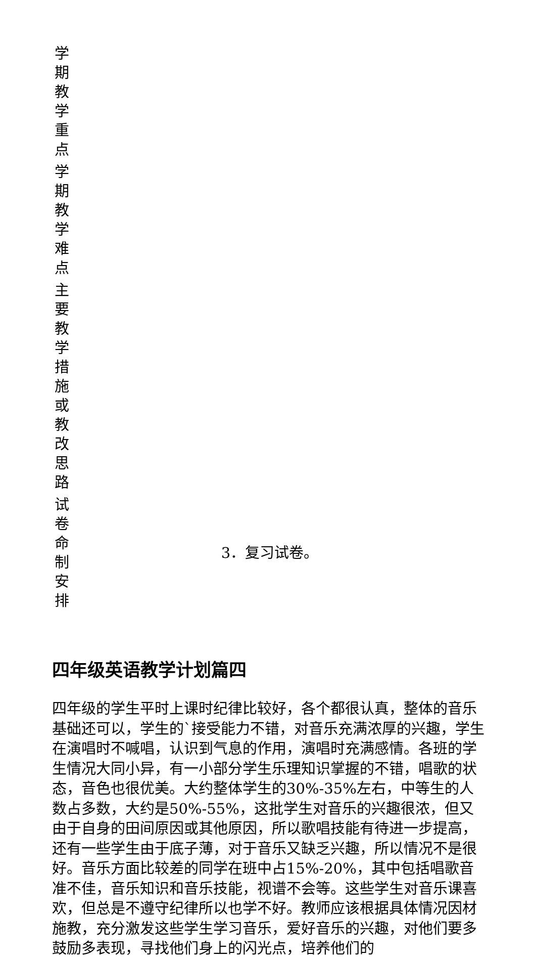| 学期教学重点 | |
| 学期教学难点 | |
| 主要教学措施或教改思路 | |
| 试卷命制安排 | 3．复习试卷。 |
四年级英语教学计划篇四
四年级的学生平时上课时纪律比较好，各个都很认真，整体的音乐基础还可以，学生的`接受能力不错，对音乐充满浓厚的兴趣，学生在演唱时不喊唱，认识到气息的作用，演唱时充满感情。各班的学生情况大同小异，有一小部分学生乐理知识掌握的不错，唱歌的状态，音色也很优美。大约整体学生的30%-35%左右，中等生的人数占多数，大约是50%-55%，这批学生对音乐的兴趣很浓，但又由于自身的田间原因或其他原因，所以歌唱技能有待进一步提高，还有一些学生由于底子薄，对于音乐又缺乏兴趣，所以情况不是很好。音乐方面比较差的同学在班中占15%-20%，其中包括唱歌音准不佳，音乐知识和音乐技能，视谱不会等。这些学生对音乐课喜欢，但总是不遵守纪律所以也学不好。教师应该根据具体情况因材施教，充分激发这些学生学习音乐，爱好音乐的兴趣，对他们要多鼓励多表现，寻找他们身上的闪光点，培养他们的